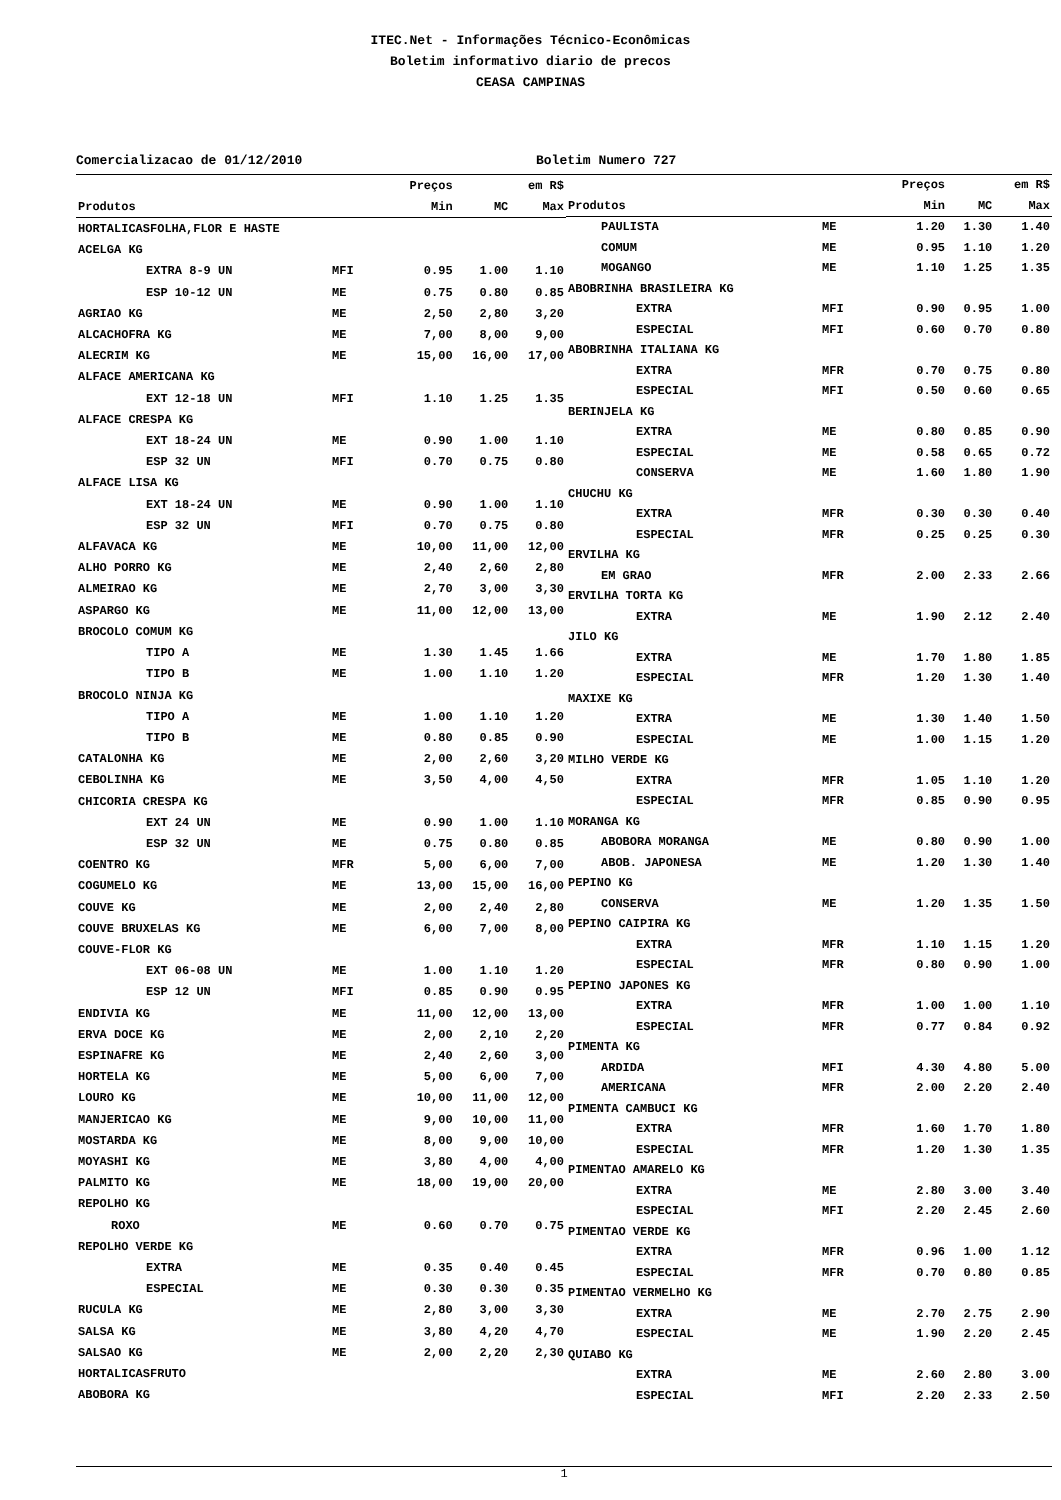ITEC.Net - Informações Técnico-Econômicas
Boletim informativo diario de precos
CEASA CAMPINAS
Comercializacao de 01/12/2010 Boletim Numero 727
| | | Preços | | em R$ |
| --- | --- | --- | --- | --- |
| Produtos | | Min | MC | Max |
| HORTALICASFOLHA,FLOR E HASTE | | | | |
| ACELGA KG | | | | |
| EXTRA 8-9 UN | MFI | 0.95 | 1.00 | 1.10 |
| ESP 10-12 UN | ME | 0.75 | 0.80 | 0.85 |
| AGRIAO KG | ME | 2,50 | 2,80 | 3,20 |
| ALCACHOFRA KG | ME | 7,00 | 8,00 | 9,00 |
| ALECRIM KG | ME | 15,00 | 16,00 | 17,00 |
| ALFACE AMERICANA KG | | | | |
| EXT 12-18 UN | MFI | 1.10 | 1.25 | 1.35 |
| ALFACE CRESPA KG | | | | |
| EXT 18-24 UN | ME | 0.90 | 1.00 | 1.10 |
| ESP 32 UN | MFI | 0.70 | 0.75 | 0.80 |
| ALFACE LISA KG | | | | |
| EXT 18-24 UN | ME | 0.90 | 1.00 | 1.10 |
| ESP 32 UN | MFI | 0.70 | 0.75 | 0.80 |
| ALFAVACA KG | ME | 10,00 | 11,00 | 12,00 |
| ALHO PORRO KG | ME | 2,40 | 2,60 | 2,80 |
| ALMEIRAO KG | ME | 2,70 | 3,00 | 3,30 |
| ASPARGO KG | ME | 11,00 | 12,00 | 13,00 |
| BROCOLO COMUM KG | | | | |
| TIPO A | ME | 1.30 | 1.45 | 1.66 |
| TIPO B | ME | 1.00 | 1.10 | 1.20 |
| BROCOLO NINJA KG | | | | |
| TIPO A | ME | 1.00 | 1.10 | 1.20 |
| TIPO B | ME | 0.80 | 0.85 | 0.90 |
| CATALONHA KG | ME | 2,00 | 2,60 | 3,20 |
| CEBOLINHA KG | ME | 3,50 | 4,00 | 4,50 |
| CHICORIA CRESPA KG | | | | |
| EXT 24 UN | ME | 0.90 | 1.00 | 1.10 |
| ESP 32 UN | ME | 0.75 | 0.80 | 0.85 |
| COENTRO KG | MFR | 5,00 | 6,00 | 7,00 |
| COGUMELO KG | ME | 13,00 | 15,00 | 16,00 |
| COUVE KG | ME | 2,00 | 2,40 | 2,80 |
| COUVE BRUXELAS KG | ME | 6,00 | 7,00 | 8,00 |
| COUVE-FLOR KG | | | | |
| EXT 06-08 UN | ME | 1.00 | 1.10 | 1.20 |
| ESP 12 UN | MFI | 0.85 | 0.90 | 0.95 |
| ENDIVIA KG | ME | 11,00 | 12,00 | 13,00 |
| ERVA DOCE KG | ME | 2,00 | 2,10 | 2,20 |
| ESPINAFRE KG | ME | 2,40 | 2,60 | 3,00 |
| HORTELA KG | ME | 5,00 | 6,00 | 7,00 |
| LOURO KG | ME | 10,00 | 11,00 | 12,00 |
| MANJERICAO KG | ME | 9,00 | 10,00 | 11,00 |
| MOSTARDA KG | ME | 8,00 | 9,00 | 10,00 |
| MOYASHI KG | ME | 3,80 | 4,00 | 4,00 |
| PALMITO KG | ME | 18,00 | 19,00 | 20,00 |
| REPOLHO KG | | | | |
| ROXO | ME | 0.60 | 0.70 | 0.75 |
| REPOLHO VERDE KG | | | | |
| EXTRA | ME | 0.35 | 0.40 | 0.45 |
| ESPECIAL | ME | 0.30 | 0.30 | 0.35 |
| RUCULA KG | ME | 2,80 | 3,00 | 3,30 |
| SALSA KG | ME | 3,80 | 4,20 | 4,70 |
| SALSAO KG | ME | 2,00 | 2,20 | 2,30 |
| HORTALICASFRUTO | | | | |
| ABOBORA KG | | | | |
| | | Preços | | em R$ |
| --- | --- | --- | --- | --- |
| Produtos | | Min | MC | Max |
| PAULISTA | ME | 1.20 | 1.30 | 1.40 |
| COMUM | ME | 0.95 | 1.10 | 1.20 |
| MOGANGO | ME | 1.10 | 1.25 | 1.35 |
| ABOBRINHA BRASILEIRA KG | | | | |
| EXTRA | MFI | 0.90 | 0.95 | 1.00 |
| ESPECIAL | MFI | 0.60 | 0.70 | 0.80 |
| ABOBRINHA ITALIANA KG | | | | |
| EXTRA | MFR | 0.70 | 0.75 | 0.80 |
| ESPECIAL | MFI | 0.50 | 0.60 | 0.65 |
| BERINJELA KG | | | | |
| EXTRA | ME | 0.80 | 0.85 | 0.90 |
| ESPECIAL | ME | 0.58 | 0.65 | 0.72 |
| CONSERVA | ME | 1.60 | 1.80 | 1.90 |
| CHUCHU KG | | | | |
| EXTRA | MFR | 0.30 | 0.30 | 0.40 |
| ESPECIAL | MFR | 0.25 | 0.25 | 0.30 |
| ERVILHA KG | | | | |
| EM GRAO | MFR | 2.00 | 2.33 | 2.66 |
| ERVILHA TORTA KG | | | | |
| EXTRA | ME | 1.90 | 2.12 | 2.40 |
| JILO KG | | | | |
| EXTRA | ME | 1.70 | 1.80 | 1.85 |
| ESPECIAL | MFR | 1.20 | 1.30 | 1.40 |
| MAXIXE KG | | | | |
| EXTRA | ME | 1.30 | 1.40 | 1.50 |
| ESPECIAL | ME | 1.00 | 1.15 | 1.20 |
| MILHO VERDE KG | | | | |
| EXTRA | MFR | 1.05 | 1.10 | 1.20 |
| ESPECIAL | MFR | 0.85 | 0.90 | 0.95 |
| MORANGA KG | | | | |
| ABOBORA MORANGA | ME | 0.80 | 0.90 | 1.00 |
| ABOB. JAPONESA | ME | 1.20 | 1.30 | 1.40 |
| PEPINO KG | | | | |
| CONSERVA | ME | 1.20 | 1.35 | 1.50 |
| PEPINO CAIPIRA KG | | | | |
| EXTRA | MFR | 1.10 | 1.15 | 1.20 |
| ESPECIAL | MFR | 0.80 | 0.90 | 1.00 |
| PEPINO JAPONES KG | | | | |
| EXTRA | MFR | 1.00 | 1.00 | 1.10 |
| ESPECIAL | MFR | 0.77 | 0.84 | 0.92 |
| PIMENTA KG | | | | |
| ARDIDA | MFI | 4.30 | 4.80 | 5.00 |
| AMERICANA | MFR | 2.00 | 2.20 | 2.40 |
| PIMENTA CAMBUCI KG | | | | |
| EXTRA | MFR | 1.60 | 1.70 | 1.80 |
| ESPECIAL | MFR | 1.20 | 1.30 | 1.35 |
| PIMENTAO AMARELO KG | | | | |
| EXTRA | ME | 2.80 | 3.00 | 3.40 |
| ESPECIAL | MFI | 2.20 | 2.45 | 2.60 |
| PIMENTAO VERDE KG | | | | |
| EXTRA | MFR | 0.96 | 1.00 | 1.12 |
| ESPECIAL | MFR | 0.70 | 0.80 | 0.85 |
| PIMENTAO VERMELHO KG | | | | |
| EXTRA | ME | 2.70 | 2.75 | 2.90 |
| ESPECIAL | ME | 1.90 | 2.20 | 2.45 |
| QUIABO KG | | | | |
| EXTRA | ME | 2.60 | 2.80 | 3.00 |
| ESPECIAL | MFI | 2.20 | 2.33 | 2.50 |
1